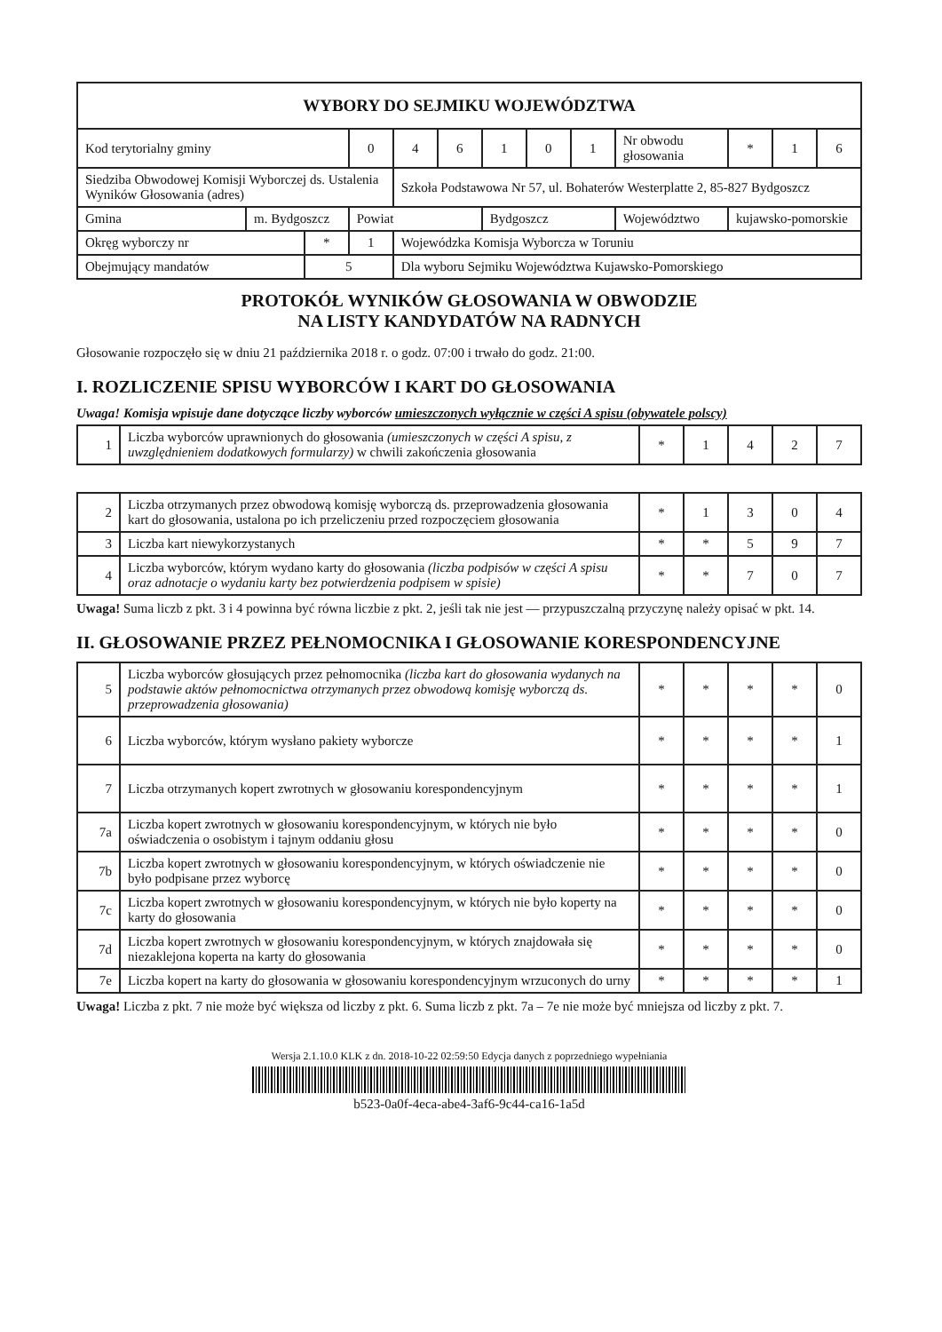| WYBORY DO SEJMIKU WOJEWÓDZTWA | | | | | | | | | | | | |
| --- | --- | --- | --- | --- | --- | --- | --- | --- | --- | --- | --- | --- |
| Kod terytorialny gminy | | | 0 | 4 | 6 | 1 | 0 | 1 | Nr obwodu głosowania | * | 1 | 6 |
| Siedziba Obwodowej Komisji Wyborczej ds. Ustalenia Wyników Głosowania (adres) | | | | Szkoła Podstawowa Nr 57, ul. Bohaterów Westerplatte 2, 85-827 Bydgoszcz | | | | | | | | |
| Gmina | m. Bydgoszcz | | Powiat | | | Bydgoszcz | | | Województwo | kujawsko-pomorskie | | |
| Okręg wyborczy nr | | * | 1 | Wojewódzka Komisja Wyborcza w Toruniu | | | | | | | | |
| Obejmujący mandatów | | 5 | | Dla wyboru Sejmiku Województwa Kujawsko-Pomorskiego | | | | | | | | |
PROTOKÓŁ WYNIKÓW GŁOSOWANIA W OBWODZIE
NA LISTY KANDYDATÓW NA RADNYCH
Głosowanie rozpoczęło się w dniu 21 października 2018 r. o godz. 07:00 i trwało do godz. 21:00.
I. ROZLICZENIE SPISU WYBORCÓW I KART DO GŁOSOWANIA
Uwaga! Komisja wpisuje dane dotyczące liczby wyborców umieszczonych wyłącznie w części A spisu (obywatele polscy)
| 1 | Liczba wyborców uprawnionych do głosowania (umieszczonych w części A spisu, z uwzględnieniem dodatkowych formularzy) w chwili zakończenia głosowania | * | 1 | 4 | 2 | 7 |
| 2 | Liczba otrzymanych przez obwodową komisję wyborczą ds. przeprowadzenia głosowania kart do głosowania, ustalona po ich przeliczeniu przed rozpoczęciem głosowania | * | 1 | 3 | 0 | 4 |
| 3 | Liczba kart niewykorzystanych | * | * | 5 | 9 | 7 |
| 4 | Liczba wyborców, którym wydano karty do głosowania (liczba podpisów w części A spisu oraz adnotacje o wydaniu karty bez potwierdzenia podpisem w spisie) | * | * | 7 | 0 | 7 |
Uwaga! Suma liczb z pkt. 3 i 4 powinna być równa liczbie z pkt. 2, jeśli tak nie jest — przypuszczalną przyczynę należy opisać w pkt. 14.
II. GŁOSOWANIE PRZEZ PEŁNOMOCNIKA I GŁOSOWANIE KORESPONDENCYJNE
| 5 | Liczba wyborców głosujących przez pełnomocnika (liczba kart do głosowania wydanych na podstawie aktów pełnomocnictwa otrzymanych przez obwodową komisję wyborczą ds. przeprowadzenia głosowania) | * | * | * | * | 0 |
| 6 | Liczba wyborców, którym wysłano pakiety wyborcze | * | * | * | * | 1 |
| 7 | Liczba otrzymanych kopert zwrotnych w głosowaniu korespondencyjnym | * | * | * | * | 1 |
| 7a | Liczba kopert zwrotnych w głosowaniu korespondencyjnym, w których nie było oświadczenia o osobistym i tajnym oddaniu głosu | * | * | * | * | 0 |
| 7b | Liczba kopert zwrotnych w głosowaniu korespondencyjnym, w których oświadczenie nie było podpisane przez wyborcę | * | * | * | * | 0 |
| 7c | Liczba kopert zwrotnych w głosowaniu korespondencyjnym, w których nie było koperty na karty do głosowania | * | * | * | * | 0 |
| 7d | Liczba kopert zwrotnych w głosowaniu korespondencyjnym, w których znajdowała się niezaklejona koperta na karty do głosowania | * | * | * | * | 0 |
| 7e | Liczba kopert na karty do głosowania w głosowaniu korespondencyjnym wrzuconych do urny | * | * | * | * | 1 |
Uwaga! Liczba z pkt. 7 nie może być większa od liczby z pkt. 6. Suma liczb z pkt. 7a – 7e nie może być mniejsza od liczby z pkt. 7.
Wersja 2.1.10.0 KLK z dn. 2018-10-22 02:59:50 Edycja danych z poprzedniego wypełniania
b523-0a0f-4eca-abe4-3af6-9c44-ca16-1a5d